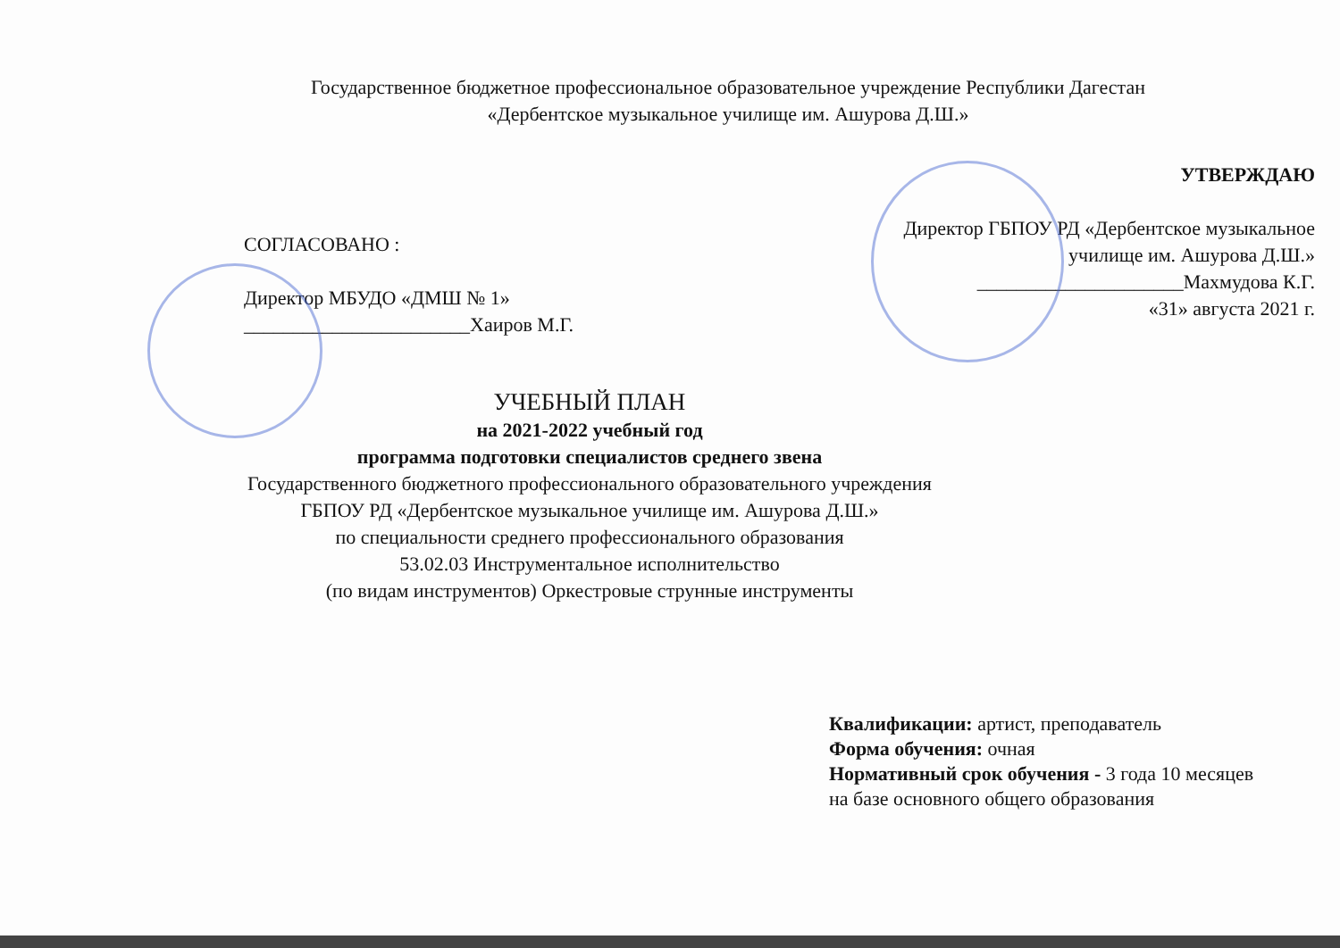Государственное бюджетное профессиональное образовательное учреждение Республики Дагестан
«Дербентское музыкальное училище им. Ашурова Д.Ш.»
СОГЛАСОВАНО :
Директор МБУДО «ДМШ № 1»
_______________________Хаиров М.Г.
УТВЕРЖДАЮ
Директор ГБПОУ РД «Дербентское музыкальное
училище им. Ашурова Д.Ш.»
_____________________Махмудова К.Г.
«31» августа 2021 г.
УЧЕБНЫЙ ПЛАН
на 2021-2022 учебный год
программа подготовки специалистов среднего звена
Государственного бюджетного профессионального образовательного учреждения
ГБПОУ РД «Дербентское музыкальное училище им. Ашурова Д.Ш.»
по специальности среднего профессионального образования
53.02.03 Инструментальное исполнительство
(по видам инструментов) Оркестровые струнные инструменты
Квалификации: артист, преподаватель
Форма обучения: очная
Нормативный срок обучения - 3 года 10 месяцев
на базе основного общего образования